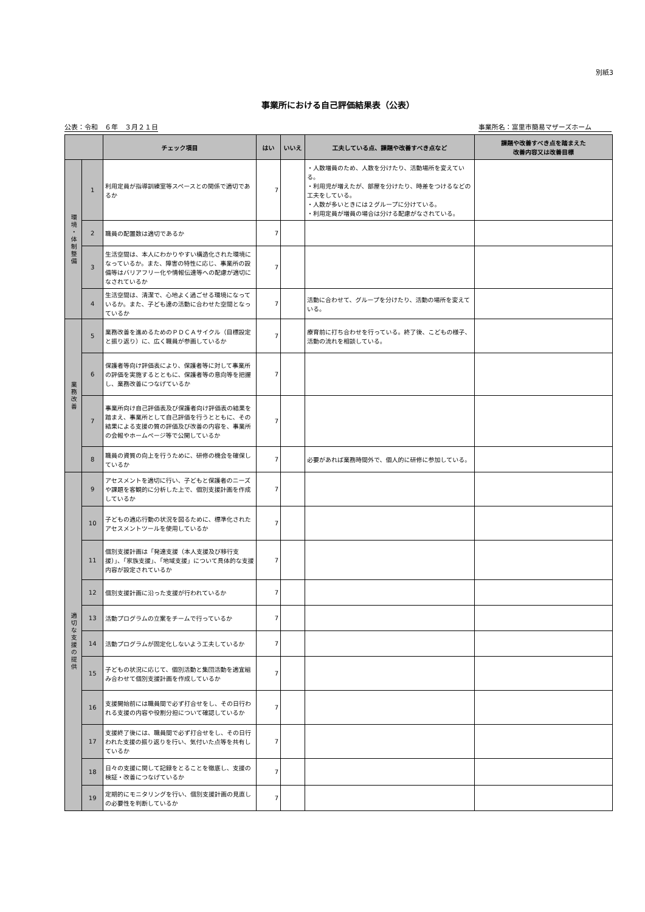別紙3
事業所における自己評価結果表（公表）
公表：令和　６年　３月２１日 事業所名：富里市簡易マザーズホーム　　　
| | | チェック項目 | はい | いいえ | 工夫している点、課題や改善すべき点など | 課題や改善すべき点を踏まえた 改善内容又は改善目標 |
| --- | --- | --- | --- | --- | --- | --- |
| 環境・体制整備 | 1 | 利用定員が指導訓練室等スペースとの関係で適切であるか | 7 | | ・人数増員のため、人数を分けたり、活動場所を変えている。 ・利用児が増えたが、部屋を分けたり、時差をつけるなどの工夫をしている。 ・人数が多いときには２グループに分けている。 ・利用定員が増員の場合は分ける配慮がなされている。 | |
| | 2 | 職員の配置数は適切であるか | 7 | | | |
| | 3 | 生活空間は、本人にわかりやすい構造化された環境になっているか。また、障害の特性に応じ、事業所の設備等はバリアフリー化や情報伝達等への配慮が適切になされているか | 7 | | | |
| | 4 | 生活空間は、清潔で、心地よく過ごせる環境になっているか。また、子ども達の活動に合わせた空間となっているか | 7 | | 活動に合わせて、グループを分けたり、活動の場所を変えている。 | |
| 業務改善 | 5 | 業務改善を進めるためのＰＤＣＡサイクル（目標設定と振り返り）に、広く職員が参画しているか | 7 | | 療育前に打ち合わせを行っている。終了後、こどもの様子、活動の流れを相談している。 | |
| | 6 | 保護者等向け評価表により、保護者等に対して事業所の評価を実施するとともに、保護者等の意向等を把握し、業務改善につなげているか | 7 | | | |
| | 7 | 事業所向け自己評価表及び保護者向け評価表の結果を踏まえ、事業所として自己評価を行うとともに、その結果による支援の質の評価及び改善の内容を、事業所の会報やホームページ等で公開しているか | 7 | | | |
| | 8 | 職員の資質の向上を行うために、研修の機会を確保しているか | 7 | | 必要があれば業務時間外で、個人的に研修に参加している。 | |
| 適切な支援の提供 | 9 | アセスメントを適切に行い、子どもと保護者のニーズや課題を客観的に分析した上で、個別支援計画を作成しているか | 7 | | | |
| | 10 | 子どもの適応行動の状況を図るために、標準化されたアセスメントツールを使用しているか | 7 | | | |
| | 11 | 個別支援計画は「発達支援（本人支援及び移行支援）」、「家族支援」、「地域支援」について具体的な支援内容が設定されているか | 7 | | | |
| | 12 | 個別支援計画に沿った支援が行われているか | 7 | | | |
| | 13 | 活動プログラムの立案をチームで行っているか | 7 | | | |
| | 14 | 活動プログラムが固定化しないよう工夫しているか | 7 | | | |
| | 15 | 子どもの状況に応じて、個別活動と集団活動を適宜組み合わせて個別支援計画を作成しているか | 7 | | | |
| | 16 | 支援開始前には職員間で必ず打合せをし、その日行われる支援の内容や役割分担について確認しているか | 7 | | | |
| | 17 | 支援終了後には、職員間で必ず打合せをし、その日行われた支援の振り返りを行い、気付いた点等を共有しているか | 7 | | | |
| | 18 | 日々の支援に関して記録をとることを徹底し、支援の検証・改善につなげているか | 7 | | | |
| | 19 | 定期的にモニタリングを行い、個別支援計画の見直しの必要性を判断しているか | 7 | | | |